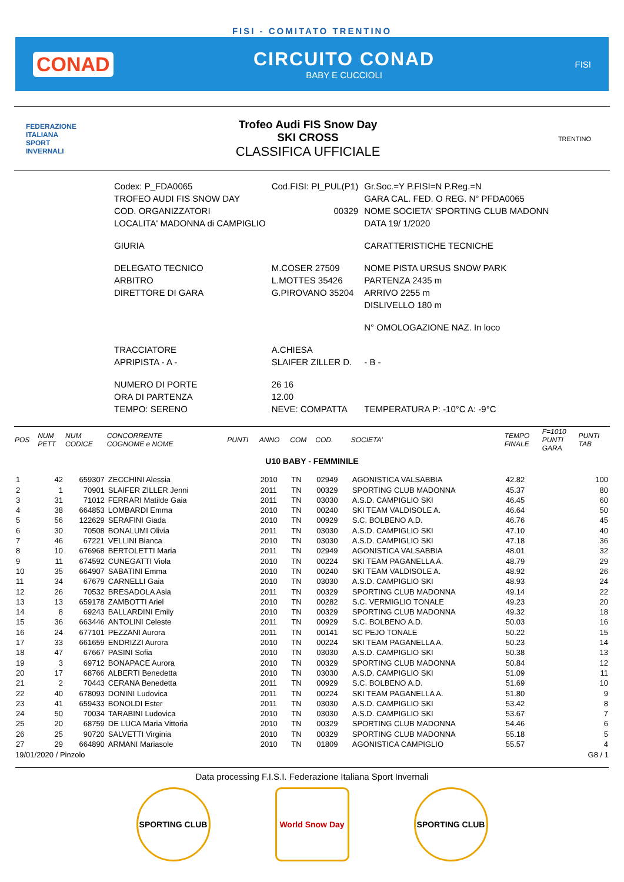FISI - COMITATO TRENTINO
CONAD CIRCUITO CONAD
BABY E CUCCIOLI
FISI
FEDERAZIONE
ITALIANA
SPORT
INVERNALI
Trofeo Audi FIS Snow Day
SKI CROSS
CLASSIFICA UFFICIALE
TRENTINO
| Codex: P_FDA0065 | Cod.FISI: PI_PUL(P1) | Gr.Soc.=Y P.FISI=N P.Reg.=N |
| TROFEO AUDI FIS SNOW DAY | | GARA CAL. FED. O REG. N° PFDA0065 |
| COD. ORGANIZZATORI | 00329 | NOME SOCIETA' SPORTING CLUB MADONN |
| LOCALITA' MADONNA di CAMPIGLIO | | DATA 19/ 1/2020 |
| GIURIA | | CARATTERISTICHE TECNICHE |
| DELEGATO TECNICO | M.COSER 27509 | NOME PISTA URSUS SNOW PARK |
| ARBITRO | L.MOTTES 35426 | PARTENZA 2435 m |
| DIRETTORE DI GARA | G.PIROVANO 35204 | ARRIVO 2255 m |
| | | DISLIVELLO 180 m |
| | | N° OMOLOGAZIONE NAZ. In loco |
| TRACCIATORE | A.CHIESA | |
| APRIPISTA - A - | SLAIFER ZILLER D. | - B - |
| NUMERO DI PORTE | 26 16 | |
| ORA DI PARTENZA | 12.00 | |
| TEMPO: SERENO | NEVE: COMPATTA | TEMPERATURA P: -10°C A: -9°C |
| POS | NUM PETT | NUM CODICE | CONCORRENTE COGNOME e NOME | PUNTI | ANNO | COM | COD. | SOCIETA' | TEMPO FINALE | F=1010 PUNTI GARA | PUNTI TAB |
| --- | --- | --- | --- | --- | --- | --- | --- | --- | --- | --- | --- |
| U10 BABY - FEMMINILE | | | | | | | | | | | |
| 1 | 42 | 659307 | ZECCHINI Alessia | | 2010 | TN | 02949 | AGONISTICA VALSABBIA | 42.82 | | 100 |
| 2 | 1 | 70901 | SLAIFER ZILLER Jenni | | 2011 | TN | 00329 | SPORTING CLUB MADONNA | 45.37 | | 80 |
| 3 | 31 | 71012 | FERRARI Matilde Gaia | | 2011 | TN | 03030 | A.S.D. CAMPIGLIO SKI | 46.45 | | 60 |
| 4 | 38 | 664853 | LOMBARDI Emma | | 2010 | TN | 00240 | SKI TEAM VALDISOLE A. | 46.64 | | 50 |
| 5 | 56 | 122629 | SERAFINI Giada | | 2010 | TN | 00929 | S.C. BOLBENO A.D. | 46.76 | | 45 |
| 6 | 30 | 70508 | BONALUMI Olivia | | 2011 | TN | 03030 | A.S.D. CAMPIGLIO SKI | 47.10 | | 40 |
| 7 | 46 | 67221 | VELLINI Bianca | | 2010 | TN | 03030 | A.S.D. CAMPIGLIO SKI | 47.18 | | 36 |
| 8 | 10 | 676968 | BERTOLETTI Maria | | 2011 | TN | 02949 | AGONISTICA VALSABBIA | 48.01 | | 32 |
| 9 | 11 | 674592 | CUNEGATTI Viola | | 2010 | TN | 00224 | SKI TEAM PAGANELLA A. | 48.79 | | 29 |
| 10 | 35 | 664907 | SABATINI Emma | | 2010 | TN | 00240 | SKI TEAM VALDISOLE A. | 48.92 | | 26 |
| 11 | 34 | 67679 | CARNELLI Gaia | | 2010 | TN | 03030 | A.S.D. CAMPIGLIO SKI | 48.93 | | 24 |
| 12 | 26 | 70532 | BRESADOLA Asia | | 2011 | TN | 00329 | SPORTING CLUB MADONNA | 49.14 | | 22 |
| 13 | 13 | 659178 | ZAMBOTTI Ariel | | 2010 | TN | 00282 | S.C. VERMIGLIO TONALE | 49.23 | | 20 |
| 14 | 8 | 69243 | BALLARDINI Emily | | 2010 | TN | 00329 | SPORTING CLUB MADONNA | 49.32 | | 18 |
| 15 | 36 | 663446 | ANTOLINI Celeste | | 2011 | TN | 00929 | S.C. BOLBENO A.D. | 50.03 | | 16 |
| 16 | 24 | 677101 | PEZZANI Aurora | | 2011 | TN | 00141 | SC PEJO TONALE | 50.22 | | 15 |
| 17 | 33 | 661659 | ENDRIZZI Aurora | | 2010 | TN | 00224 | SKI TEAM PAGANELLA A. | 50.23 | | 14 |
| 18 | 47 | 67667 | PASINI Sofia | | 2010 | TN | 03030 | A.S.D. CAMPIGLIO SKI | 50.38 | | 13 |
| 19 | 3 | 69712 | BONAPACE Aurora | | 2010 | TN | 00329 | SPORTING CLUB MADONNA | 50.84 | | 12 |
| 20 | 17 | 68766 | ALBERTI Benedetta | | 2010 | TN | 03030 | A.S.D. CAMPIGLIO SKI | 51.09 | | 11 |
| 21 | 2 | 70443 | CERANA Benedetta | | 2011 | TN | 00929 | S.C. BOLBENO A.D. | 51.69 | | 10 |
| 22 | 40 | 678093 | DONINI Ludovica | | 2011 | TN | 00224 | SKI TEAM PAGANELLA A. | 51.80 | | 9 |
| 23 | 41 | 659433 | BONOLDI Ester | | 2011 | TN | 03030 | A.S.D. CAMPIGLIO SKI | 53.42 | | 8 |
| 24 | 50 | 70034 | TARABINI Ludovica | | 2010 | TN | 03030 | A.S.D. CAMPIGLIO SKI | 53.67 | | 7 |
| 25 | 20 | 68759 | DE LUCA Maria Vittoria | | 2010 | TN | 00329 | SPORTING CLUB MADONNA | 54.46 | | 6 |
| 26 | 25 | 90720 | SALVETTI Virginia | | 2010 | TN | 00329 | SPORTING CLUB MADONNA | 55.18 | | 5 |
| 27 | 29 | 664890 | ARMANI Mariasole | | 2010 | TN | 01809 | AGONISTICA CAMPIGLIO | 55.57 | | 4 |
19/01/2020 / Pinzolo G8 / 1
Data processing F.I.S.I. Federazione Italiana Sport Invernali
SPORTING CLUB World Snow Day SPORTING CLUB